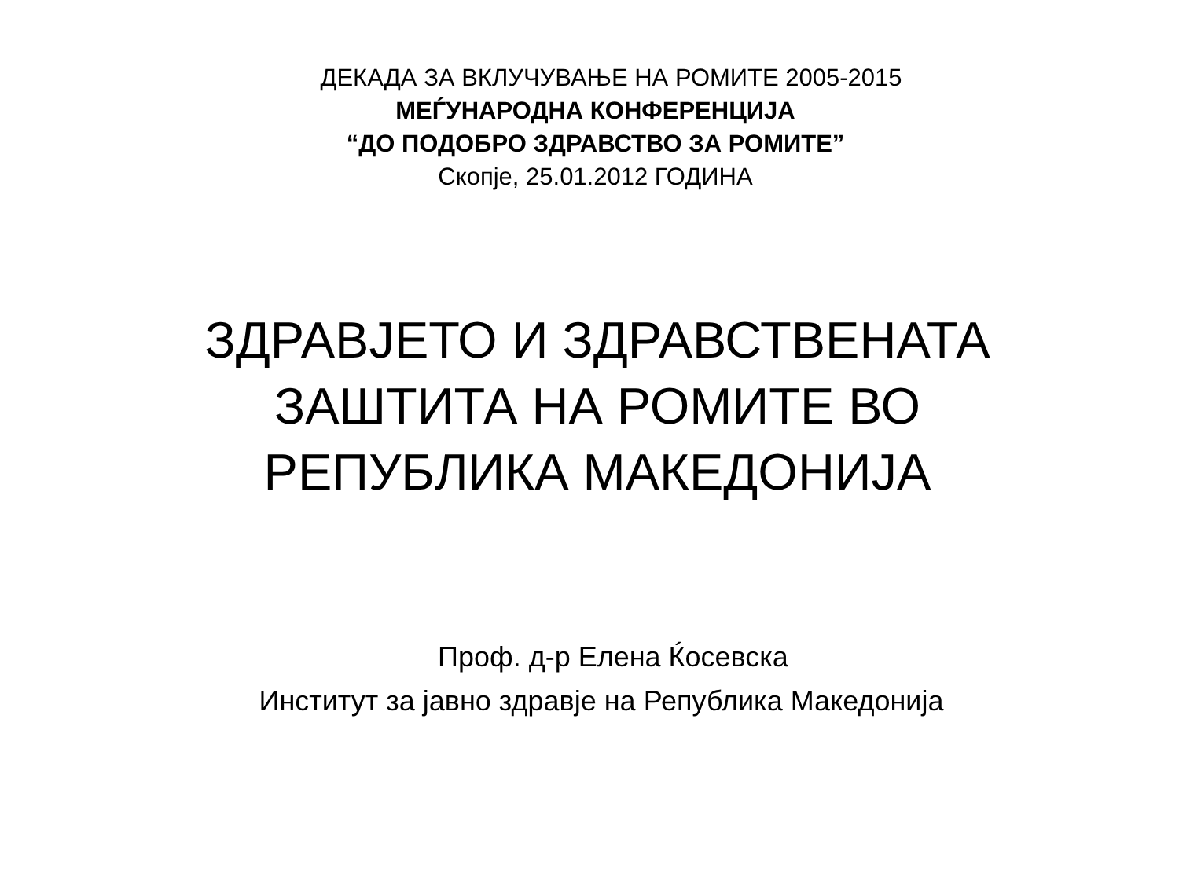ДЕКАДА ЗА ВКЛУЧУВАЊЕ НА РОМИТЕ 2005-2015
МЕЃУНАРОДНА КОНФЕРЕНЦИЈА
“ДО ПОДОБРО ЗДРАВСТВО ЗА РОМИТЕ”
Скопје, 25.01.2012 ГОДИНА
ЗДРАВЈЕТО И ЗДРАВСТВЕНАТА
ЗАШТИТА НА РОМИТЕ ВО
РЕПУБЛИКА МАКЕДОНИЈА
Проф. д-р Елена Ќосевска
Институт за јавно здравје на Република Македонија